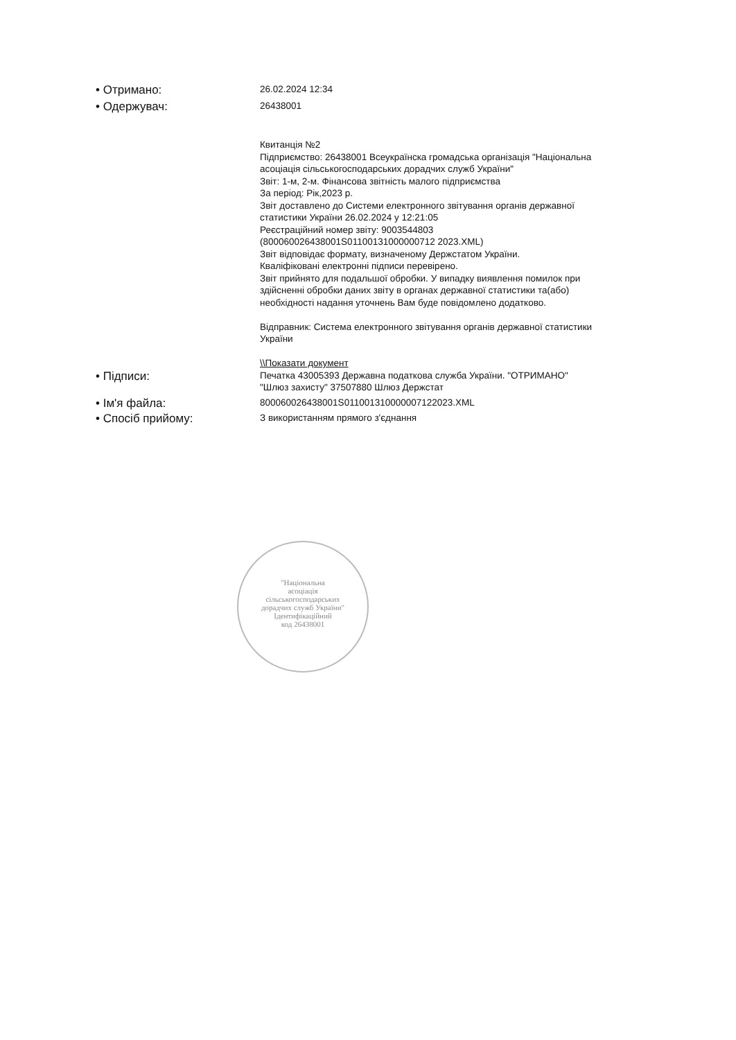• Отримано:
26.02.2024 12:34
• Одержувач:
26438001
Квитанція №2
Підприємство: 26438001 Всеукраїнска громадська організація "Національна асоціація сільськогосподарських дорадчих служб України"
Звіт: 1-м, 2-м. Фінансова звітність малого підприємства
За період: Рік,2023 р.
Звіт доставлено до Системи електронного звітування органів державної статистики України 26.02.2024 у 12:21:05
Реєстраційний номер звіту: 9003544803
(800060026438001S01100131000000712 2023.XML)
Звіт відповідає формату, визначеному Держстатом України.
Кваліфіковані електронні підписи перевірено.
Звіт прийнято для подальшої обробки. У випадку виявлення помилок при здійсненні обробки даних звіту в органах державної статистики та(або) необхідності надання уточнень Вам буде повідомлено додатково.
Відправник: Система електронного звітування органів державної статистики України
\\Показати документ
• Підписи:
Печатка 43005393 Державна податкова служба України. "ОТРИМАНО"
"Шлюз захисту" 37507880 Шлюз Держстат
• Ім'я файла:
800060026438001S011001310000007122023.XML
• Спосіб прийому:
З використанням прямого з'єднання
"Національна
асоціація
сільськогосподарських
дорадчих служб України"
Ідентифікаційний
код 26438001